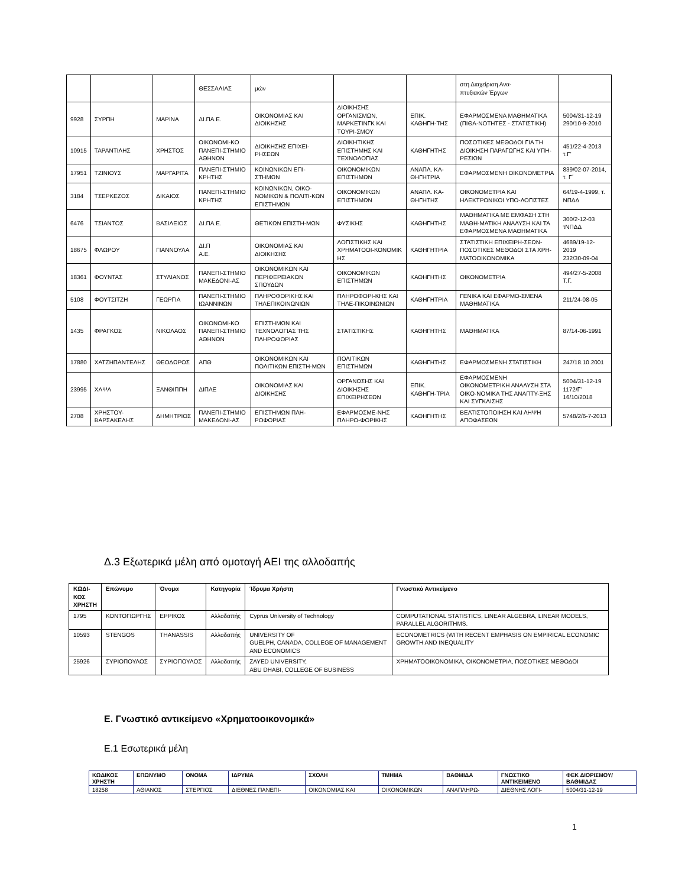| | | | ΘΕΣΣΑΛΙΑΣ | μών | | | στη Διαχείριση Ανα- πτυξιακών Έργων | |
| 9928 | ΣΥΡΠΗ | ΜΑΡΙΝΑ | ΔΙ.ΠΑ.Ε. | ΟΙΚΟΝΟΜΙΑΣ ΚΑΙ ΔΙΟΙΚΗΣΗΣ | ΔΙΟΙΚΗΣΗΣ ΟΡΓΑΝΙΣΜΩΝ, ΜΑΡΚΕΤΙΝΓΚ ΚΑΙ ΤΟΥΡΙ-ΣΜΟΥ | ΕΠΙΚ. ΚΑΘΗΓΗ-ΤΗΣ | ΕΦΑΡΜΟΣΜΕΝΑ ΜΑΘΗΜΑΤΙΚΑ (ΠΙΘΑ-ΝΟΤΗΤΕΣ - ΣΤΑΤΙΣΤΙΚΗ) | 5004/31-12-19 290/10-9-2010 |
| 10915 | ΤΑΡΑΝΤΙΛΗΣ | ΧΡΗΣΤΟΣ | ΟΙΚΟΝΟΜΙ-ΚΟ ΠΑΝΕΠΙ-ΣΤΗΜΙΟ ΑΘΗΝΩΝ | ΔΙΟΙΚΗΣΗΣ ΕΠΙΧΕΙ-ΡΗΣΕΩΝ | ΔΙΟΙΚΗΤΙΚΗΣ ΕΠΙΣΤΗΜΗΣ ΚΑΙ ΤΕΧΝΟΛΟΓΙΑΣ | ΚΑΘΗΓΗΤΗΣ | ΠΟΣΟΤΙΚΕΣ ΜΕΘΟΔΟΙ ΓΙΑ ΤΗ ΔΙΟΙΚΗΣΗ ΠΑΡΑΓΩΓΗΣ ΚΑΙ ΥΠΗ-ΡΕΣΙΩΝ | 451/22-4-2013 τ.Γ' |
| 17951 | ΤΖΙΝΙΟΥΣ | ΜΑΡΓΑΡΙΤΑ | ΠΑΝΕΠΙ-ΣΤΗΜΙΟ ΚΡΗΤΗΣ | ΚΟΙΝΩΝΙΚΩΝ ΕΠΙ-ΣΤΗΜΩΝ | ΟΙΚΟΝΟΜΙΚΩΝ ΕΠΙΣΤΗΜΩΝ | ΑΝΑΠΛ. ΚΑ-ΘΗΓΗΤΡΙΑ | ΕΦΑΡΜΟΣΜΕΝΗ ΟΙΚΟΝΟΜΕΤΡΙΑ | 839/02-07-2014, τ. Γ΄ |
| 3184 | ΤΣΕΡΚΕΖΟΣ | ΔΙΚΑΙΟΣ | ΠΑΝΕΠΙ-ΣΤΗΜΙΟ ΚΡΗΤΗΣ | ΚΟΙΝΩΝΙΚΩΝ, ΟΙΚΟ-ΝΟΜΙΚΩΝ & ΠΟΛΙΤΙ-ΚΩΝ ΕΠΙΣΤΗΜΩΝ | ΟΙΚΟΝΟΜΙΚΩΝ ΕΠΙΣΤΗΜΩΝ | ΑΝΑΠΛ. ΚΑ-ΘΗΓΗΤΗΣ | ΟΙΚΟΝΟΜΕΤΡΙΑ ΚΑΙ ΗΛΕΚΤΡΟΝΙΚΟΙ ΥΠΟ-ΛΟΓΙΣΤΕΣ | 64/19-4-1999, τ. ΝΠΔΔ |
| 6476 | ΤΣΙΑΝΤΟΣ | ΒΑΣΙΛΕΙΟΣ | ΔΙ.ΠΑ.Ε. | ΘΕΤΙΚΩΝ ΕΠΙΣΤΗ-ΜΩΝ | ΦΥΣΙΚΗΣ | ΚΑΘΗΓΗΤΗΣ | ΜΑΘΗΜΑΤΙΚΑ ΜΕ ΕΜΦΑΣΗ ΣΤΗ ΜΑΘΗ-ΜΑΤΙΚΗ ΑΝΑΛΥΣΗ ΚΑΙ ΤΑ ΕΦΑΡΜΟΣΜΕΝΑ ΜΑΘΗΜΑΤΙΚΑ | 300/2-12-03 τΝΠΔΔ |
| 18675 | ΦΛΩΡΟΥ | ΓΙΑΝΝΟΥΛΑ | ΔΙ.Π Α.Ε. | ΟΙΚΟΝΟΜΙΑΣ ΚΑΙ ΔΙΟΙΚΗΣΗΣ | ΛΟΓΙΣΤΙΚΗΣ ΚΑΙ ΧΡΗΜΑΤΟΟΙ-ΚΟΝΟΜΙΚ ΗΣ | ΚΑΘΗΓΗΤΡΙΑ | ΣΤΑΤΙΣΤΙΚΗ ΕΠΙΧΕΙΡΗ-ΣΕΩΝ-ΠΟΣΟΤΙΚΕΣ ΜΕΘΟΔΟΙ ΣΤΑ ΧΡΗ-ΜΑΤΟΟΙΚΟΝΟΜΙΚΑ | 4689/19-12-2019 232/30-09-04 |
| 18361 | ΦΟΥΝΤΑΣ | ΣΤΥΛΙΑΝΟΣ | ΠΑΝΕΠΙ-ΣΤΗΜΙΟ ΜΑΚΕΔΟΝΙ-ΑΣ | ΟΙΚΟΝΟΜΙΚΩΝ ΚΑΙ ΠΕΡΙΦΕΡΕΙΑΚΩΝ ΣΠΟΥΔΩΝ | ΟΙΚΟΝΟΜΙΚΩΝ ΕΠΙΣΤΗΜΩΝ | ΚΑΘΗΓΗΤΗΣ | ΟΙΚΟΝΟΜΕΤΡΙΑ | 494/27-5-2008 Τ.Γ. |
| 5108 | ΦΟΥΤΣΙΤΖΗ | ΓΕΩΡΓΙΑ | ΠΑΝΕΠΙ-ΣΤΗΜΙΟ ΙΩΑΝΝΙΝΩΝ | ΠΛΗΡΟΦΟΡΙΚΗΣ ΚΑΙ ΤΗΛΕΠΙΚΟΙΝΩΝΙΩΝ | ΠΛΗΡΟΦΟΡΙ-ΚΗΣ ΚΑΙ ΤΗΛΕ-ΠΙΚΟΙΝΩΝΙΩΝ | ΚΑΘΗΓΗΤΡΙΑ | ΓΕΝΙΚΑ ΚΑΙ ΕΦΑΡΜΟ-ΣΜΕΝΑ ΜΑΘΗΜΑΤΙΚΑ | 211/24-08-05 |
| 1435 | ΦΡΑΓΚΟΣ | ΝΙΚΟΛΑΟΣ | ΟΙΚΟΝΟΜΙ-ΚΟ ΠΑΝΕΠΙ-ΣΤΗΜΙΟ ΑΘΗΝΩΝ | ΕΠΙΣΤΗΜΩΝ ΚΑΙ ΤΕΧΝΟΛΟΓΙΑΣ ΤΗΣ ΠΛΗΡΟΦΟΡΙΑΣ | ΣΤΑΤΙΣΤΙΚΗΣ | ΚΑΘΗΓΗΤΗΣ | ΜΑΘΗΜΑΤΙΚΑ | 87/14-06-1991 |
| 17880 | ΧΑΤΖΗΠΑΝΤΕΛΗΣ | ΘΕΟΔΩΡΟΣ | ΑΠΘ | ΟΙΚΟΝΟΜΙΚΩΝ ΚΑΙ ΠΟΛΙΤΙΚΩΝ ΕΠΙΣΤΗ-ΜΩΝ | ΠΟΛΙΤΙΚΩΝ ΕΠΙΣΤΗΜΩΝ | ΚΑΘΗΓΗΤΗΣ | ΕΦΑΡΜΟΣΜΕΝΗ ΣΤΑΤΙΣΤΙΚΗ | 247/18.10.2001 |
| 23995 | ΧΑΨΑ | ΞΑΝΘΙΠΠΗ | ΔΙΠΑΕ | ΟΙΚΟΝΟΜΙΑΣ ΚΑΙ ΔΙΟΙΚΗΣΗΣ | ΟΡΓΑΝΩΣΗΣ ΚΑΙ ΔΙΟΙΚΗΣΗΣ ΕΠΙΧΕΙΡΗΣΕΩΝ | ΕΠΙΚ. ΚΑΘΗΓΗ-ΤΡΙΑ | ΕΦΑΡΜΟΣΜΕΝΗ ΟΙΚΟΝΟΜΕΤΡΙΚΗ ΑΝΑΛΥΣΗ ΣΤΑ ΟΙΚΟ-ΝΟΜΙΚΑ ΤΗΣ ΑΝΑΠΤΥ-ΞΗΣ ΚΑΙ ΣΥΓΚΛΙΣΗΣ | 5004/31-12-19 1172/Γ' 16/10/2018 |
| 2708 | ΧΡΗΣΤΟΥ-ΒΑΡΣΑΚΕΛΗΣ | ΔΗΜΗΤΡΙΟΣ | ΠΑΝΕΠΙ-ΣΤΗΜΙΟ ΜΑΚΕΔΟΝΙ-ΑΣ | ΕΠΙΣΤΗΜΩΝ ΠΛΗ-ΡΟΦΟΡΙΑΣ | ΕΦΑΡΜΟΣΜΕ-ΝΗΣ ΠΛΗΡΟ-ΦΟΡΙΚΗΣ | ΚΑΘΗΓΗΤΗΣ | ΒΕΛΤΙΣΤΟΠΟΙΗΣΗ ΚΑΙ ΛΗΨΗ ΑΠΟΦΑΣΕΩΝ | 5748/2/6-7-2013 |
Δ.3 Εξωτερικά μέλη από ομοταγή ΑΕΙ της αλλοδαπής
| ΚΩΔΙ- ΚΟΣ ΧΡΗΣΤΗ | Επώνυμο | Όνομα | Κατηγορία | Ίδρυμα Χρήστη | Γνωστικό Αντικείμενο |
| --- | --- | --- | --- | --- | --- |
| 1795 | ΚΟΝΤΟΓΙΩΡΓΗΣ | ΕΡΡΙΚΟΣ | Αλλοδαπής | Cyprus University of Technology | COMPUTATIONAL STATISTICS, LINEAR ALGEBRA, LINEAR MODELS, PARALLEL ALGORITHMS. |
| 10593 | STENGOS | THANASSIS | Αλλοδαπής | UNIVERSITY OF GUELPH, CANADA, COLLEGE OF MANAGEMENT AND ECONOMICS | ECONOMETRICS (WITH RECENT EMPHASIS ON EMPIRICAL ECONOMIC GROWTH AND INEQUALITY |
| 25926 | ΣΥΡΙΟΠΟΥΛΟΣ | ΣΥΡΙΟΠΟΥΛΟΣ | Αλλοδαπής | ZAYED UNIVERSITY, ABU DHABI, COLLEGE OF BUSINESS | ΧΡΗΜΑΤΟΟΙΚΟΝΟΜΙΚΑ, ΟΙΚΟΝΟΜΕΤΡΙΑ, ΠΟΣΟΤΙΚΕΣ ΜΕΘΟΔΟΙ |
Ε. Γνωστικό αντικείμενο «Χρηματοοικονομικά»
Ε.1 Εσωτερικά μέλη
| ΚΩΔΙΚΟΣ ΧΡΗΣΤΗ | ΕΠΩΝΥΜΟ | ΟΝΟΜΑ | ΙΔΡΥΜΑ | ΣΧΟΛΗ | ΤΜΗΜΑ | ΒΑΘΜΙΔΑ | ΓΝΩΣΤΙΚΟ ΑΝΤΙΚΕΙΜΕΝΟ | ΦΕΚ ΔΙΟΡΙΣΜΟΥ/ ΒΑΘΜΙΔΑΣ |
| --- | --- | --- | --- | --- | --- | --- | --- | --- |
| 18258 | ΑΘΙΑΝΟΣ | ΣΤΕΡΓΙΟΣ | ΔΙΕΘΝΕΣ ΠΑΝΕΠΙ- | ΟΙΚΟΝΟΜΙΑΣ ΚΑΙ | ΟΙΚΟΝΟΜΙΚΩΝ | ΑΝΑΠΛΗΡΩ- | ΔΙΕΘΝΗΣ ΛΟΓΙ- | 5004/31-12-19 |
1